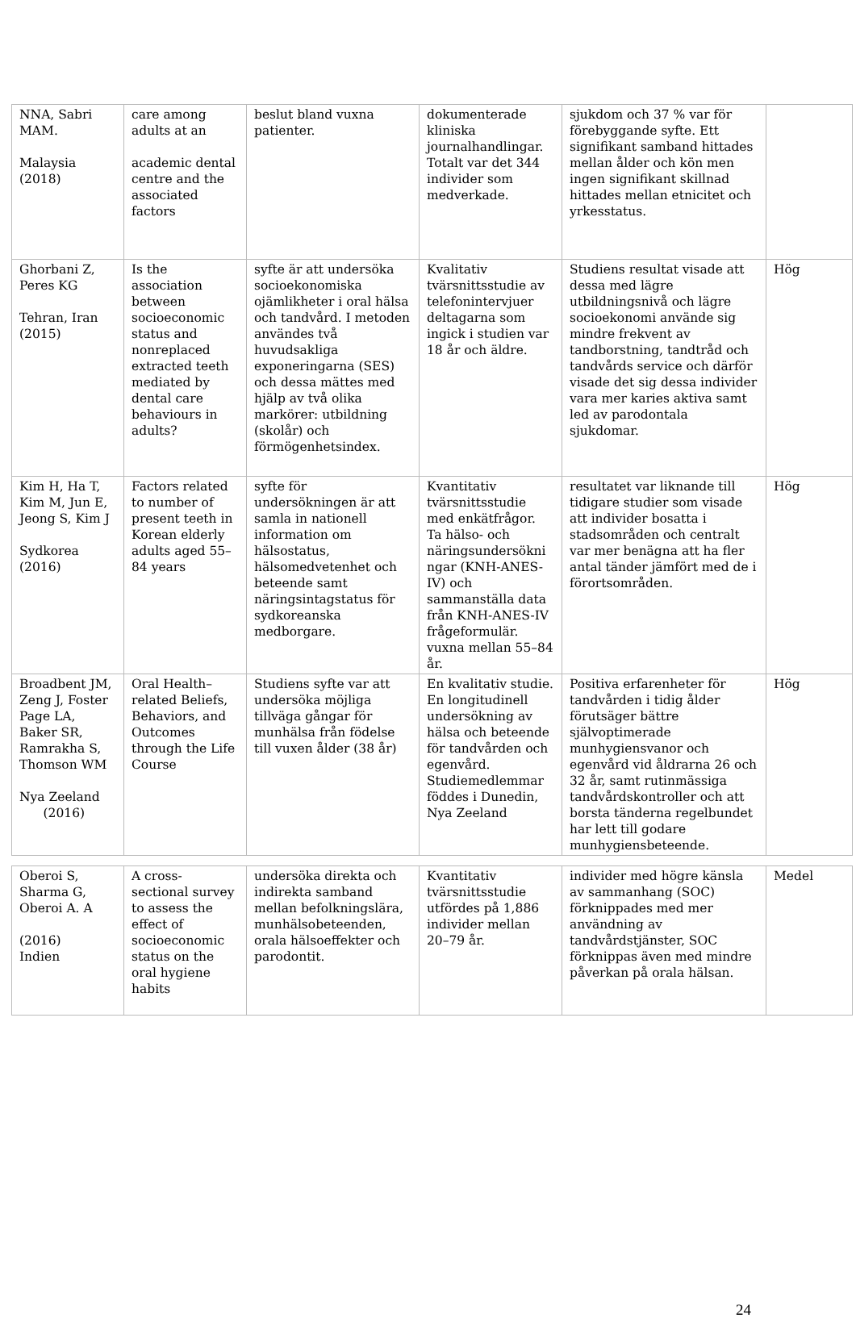| NNA, Sabri MAM. Malaysia (2018) | care among adults at an academic dental centre and the associated factors | beslut bland vuxna patienter. | dokumenterade kliniska journalhandlingar. Totalt var det 344 individer som medverkade. | sjukdom och 37 % var för förebyggande syfte. Ett signifikant samband hittades mellan ålder och kön men ingen signifikant skillnad hittades mellan etnicitet och yrkesstatus. | |
| Ghorbani Z, Peres KG Tehran, Iran (2015) | Is the association between socioeconomic status and nonreplaced extracted teeth mediated by dental care behaviours in adults? | syfte är att undersöka socioekonomiska ojämlikheter i oral hälsa och tandvård. I metoden användes två huvudsakliga exponeringarna (SES) och dessa mättes med hjälp av två olika markörer: utbildning (skolår) och förmögenhetsindex. | Kvalitativ tvärsnittsstudie av telefonintervjuer deltagarna som ingick i studien var 18 år och äldre. | Studiens resultat visade att dessa med lägre utbildningsnivå och lägre socioekonomi använde sig mindre frekvent av tandborstning, tandtråd och tandvårds service och därför visade det sig dessa individer vara mer karies aktiva samt led av parodontala sjukdomar. | Hög |
| Kim H, Ha T, Kim M, Jun E, Jeong S, Kim J Sydkorea (2016) | Factors related to number of present teeth in Korean elderly adults aged 55–84 years | syfte för undersökningen är att samla in nationell information om hälsostatus, hälsomedvetenhet och beteende samt näringsintagstatus för sydkoreanska medborgare. | Kvantitativ tvärsnittsstudie med enkätfrågor. Ta hälso- och näringsundersökni ngar (KNH-ANES-IV) och sammanställa data från KNH-ANES-IV frågeformulär. vuxna mellan 55–84 år. | resultatet var liknande till tidigare studier som visade att individer bosatta i stadsområden och centralt var mer benägna att ha fler antal tänder jämfört med de i förortsområden. | Hög |
| Broadbent JM, Zeng J, Foster Page LA, Baker SR, Ramrakha S, Thomson WM Nya Zeeland (2016) | Oral Health–related Beliefs, Behaviors, and Outcomes through the Life Course | Studiens syfte var att undersöka möjliga tillväga gångar för munhälsa från födelse till vuxen ålder (38 år) | En kvalitativ studie. En longitudinell undersökning av hälsa och beteende för tandvården och egenvård. Studiemedlemmar föddes i Dunedin, Nya Zeeland | Positiva erfarenheter för tandvården i tidig ålder förutsäger bättre självoptimerade munhygiensvanor och egenvård vid åldrarna 26 och 32 år, samt rutinmässiga tandvårdskontroller och att borsta tänderna regelbundet har lett till godare munhygiensbeteende. | Hög |
| Oberoi S, Sharma G, Oberoi A. A (2016) Indien | A cross-sectional survey to assess the effect of socioeconomic status on the oral hygiene habits | undersöka direkta och indirekta samband mellan befolkningslära, munhälsobeteenden, orala hälsoeffekter och parodontit. | Kvantitativ tvärsnittsstudie utfördes på 1,886 individer mellan 20–79 år. | individer med högre känsla av sammanhang (SOC) förknippades med mer användning av tandvårdstjänster, SOC förknippas även med mindre påverkan på orala hälsan. | Medel |
24